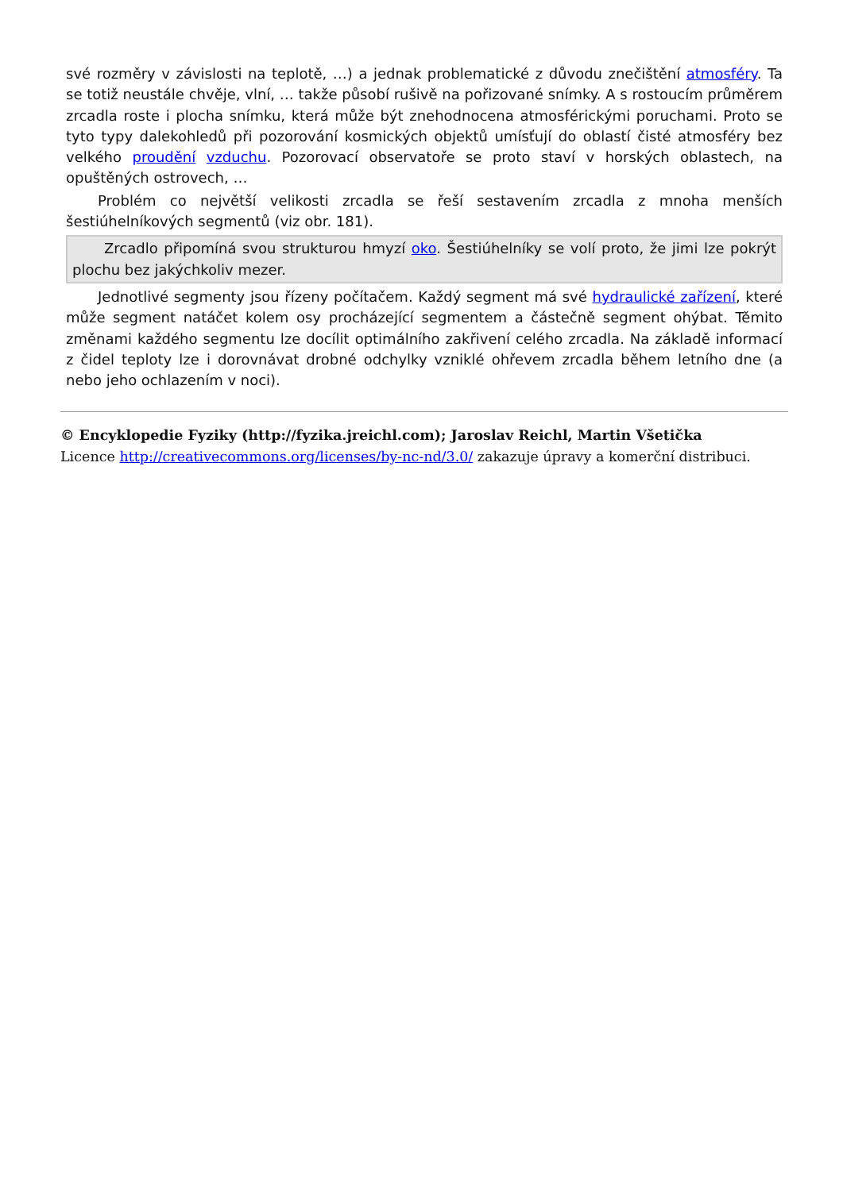své rozměry v závislosti na teplotě, …) a jednak problematické z důvodu znečištění atmosféry. Ta se totiž neustále chvěje, vlní, … takže působí rušivě na pořizované snímky. A s rostoucím průměrem zrcadla roste i plocha snímku, která může být znehodnocena atmosférickými poruchami. Proto se tyto typy dalekohledů při pozorování kosmických objektů umísťují do oblastí čisté atmosféry bez velkého proudění vzduchu. Pozorovací observatoře se proto staví v horských oblastech, na opuštěných ostrovech, …
Problém co největší velikosti zrcadla se řeší sestavením zrcadla z mnoha menších šestiúhelníkových segmentů (viz obr. 181).
Zrcadlo připomíná svou strukturou hmyzí oko. Šestiúhelníky se volí proto, že jimi lze pokrýt plochu bez jakýchkoliv mezer.
Jednotlivé segmenty jsou řízeny počítačem. Každý segment má své hydraulické zařízení, které může segment natáčet kolem osy procházející segmentem a částečně segment ohýbat. Těmito změnami každého segmentu lze docílit optimálního zakřivení celého zrcadla. Na základě informací z čidel teploty lze i dorovnávat drobné odchylky vzniklé ohřevem zrcadla během letního dne (a nebo jeho ochlazením v noci).
© Encyklopedie Fyziky (http://fyzika.jreichl.com); Jaroslav Reichl, Martin Všetička
Licence http://creativecommons.org/licenses/by-nc-nd/3.0/ zakazuje úpravy a komerční distribuci.